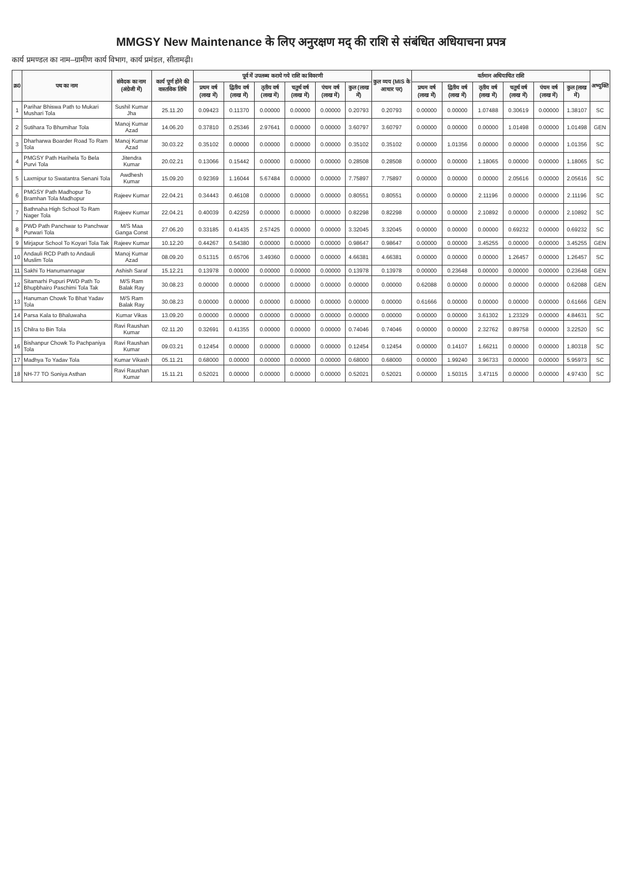MMGSY New Maintenance के लिए अनुरक्षण मद् की राशि से संबंधित अधियाचना प्रपत्र
कार्य प्रमण्डल का नाम–ग्रामीण कार्य विभाग, कार्य प्रमंडल, सीतामढ़ी।
| क्र0 | पथ का नाम | संवेदक का नाम (अंग्रेजी में) | कार्य पूर्ण होने की वास्तविक तिथि | पूर्व में उपलब्ध कराये गये राशि का विवरणी | | | | | | कुल व्यय (MIS के आधार पर) | वर्तमान अधियाचित राशि | | | | | | अभ्युक्ति |
| --- | --- | --- | --- | --- | --- | --- | --- | --- | --- | --- | --- | --- | --- | --- | --- | --- | --- |
| | | | | प्रथम वर्ष (लाख में) | द्वितीय वर्ष (लाख में) | तृतीय वर्ष (लाख में) | चतुर्थ वर्ष (लाख में) | पंचम वर्ष (लाख में) | कुल (लाख में) | | प्रथम वर्ष (लाख में) | द्वितीय वर्ष (लाख में) | तृतीय वर्ष (लाख में) | चतुर्थ वर्ष (लाख में) | पंचम वर्ष (लाख में) | कुल (लाख में) | |
| 1 | Parihar Bhiswa Path to Mukari Mushari Tola | Sushil Kumar Jha | 25.11.20 | 0.09423 | 0.11370 | 0.00000 | 0.00000 | 0.00000 | 0.20793 | 0.20793 | 0.00000 | 0.00000 | 1.07488 | 0.30619 | 0.00000 | 1.38107 | SC |
| 2 | Sutihara To Bhumihar Tola | Manoj Kumar Azad | 14.06.20 | 0.37810 | 0.25346 | 2.97641 | 0.00000 | 0.00000 | 3.60797 | 3.60797 | 0.00000 | 0.00000 | 0.00000 | 1.01498 | 0.00000 | 1.01498 | GEN |
| 3 | Dharharwa Boarder Road To Ram Tola | Manoj Kumar Azad | 30.03.22 | 0.35102 | 0.00000 | 0.00000 | 0.00000 | 0.00000 | 0.35102 | 0.35102 | 0.00000 | 1.01356 | 0.00000 | 0.00000 | 0.00000 | 1.01356 | SC |
| 4 | PMGSY Path Harihela To Bela Purvi Tola | Jitendra Kumar | 20.02.21 | 0.13066 | 0.15442 | 0.00000 | 0.00000 | 0.00000 | 0.28508 | 0.28508 | 0.00000 | 0.00000 | 1.18065 | 0.00000 | 0.00000 | 1.18065 | SC |
| 5 | Laxmipur to Swatantra Senani Tola | Awdhesh Kumar | 15.09.20 | 0.92369 | 1.16044 | 5.67484 | 0.00000 | 0.00000 | 7.75897 | 7.75897 | 0.00000 | 0.00000 | 0.00000 | 2.05616 | 0.00000 | 2.05616 | SC |
| 6 | PMGSY Path Madhopur To Bramhan Tola Madhopur | Rajeev Kumar | 22.04.21 | 0.34443 | 0.46108 | 0.00000 | 0.00000 | 0.00000 | 0.80551 | 0.80551 | 0.00000 | 0.00000 | 2.11196 | 0.00000 | 0.00000 | 2.11196 | SC |
| 7 | Bathnaha High School To Ram Nager Tola | Rajeev Kumar | 22.04.21 | 0.40039 | 0.42259 | 0.00000 | 0.00000 | 0.00000 | 0.82298 | 0.82298 | 0.00000 | 0.00000 | 2.10892 | 0.00000 | 0.00000 | 2.10892 | SC |
| 8 | PWD Path Panchwar to Panchwar Purwari Tola | M/S Maa Ganga Const | 27.06.20 | 0.33185 | 0.41435 | 2.57425 | 0.00000 | 0.00000 | 3.32045 | 3.32045 | 0.00000 | 0.00000 | 0.00000 | 0.69232 | 0.00000 | 0.69232 | SC |
| 9 | Mirjapur School To Koyari Tola Tak | Rajeev Kumar | 10.12.20 | 0.44267 | 0.54380 | 0.00000 | 0.00000 | 0.00000 | 0.98647 | 0.98647 | 0.00000 | 0.00000 | 3.45255 | 0.00000 | 0.00000 | 3.45255 | GEN |
| 10 | Andauli RCD Path to Andauli Muslim Tola | Manoj Kumar Azad | 08.09.20 | 0.51315 | 0.65706 | 3.49360 | 0.00000 | 0.00000 | 4.66381 | 4.66381 | 0.00000 | 0.00000 | 0.00000 | 1.26457 | 0.00000 | 1.26457 | SC |
| 11 | Sakhi To Hanumannagar | Ashish Saraf | 15.12.21 | 0.13978 | 0.00000 | 0.00000 | 0.00000 | 0.00000 | 0.13978 | 0.13978 | 0.00000 | 0.23648 | 0.00000 | 0.00000 | 0.00000 | 0.23648 | GEN |
| 12 | Sitamarhi Pupuri PWD Path To Bhupbhairo Paschimi Tola Tak | M/S Ram Balak Ray | 30.08.23 | 0.00000 | 0.00000 | 0.00000 | 0.00000 | 0.00000 | 0.00000 | 0.00000 | 0.62088 | 0.00000 | 0.00000 | 0.00000 | 0.00000 | 0.62088 | GEN |
| 13 | Hanuman Chowk To Bhat Yadav Tola | M/S Ram Balak Ray | 30.08.23 | 0.00000 | 0.00000 | 0.00000 | 0.00000 | 0.00000 | 0.00000 | 0.00000 | 0.61666 | 0.00000 | 0.00000 | 0.00000 | 0.00000 | 0.61666 | GEN |
| 14 | Parsa Kala to Bhaluwaha | Kumar Vikas | 13.09.20 | 0.00000 | 0.00000 | 0.00000 | 0.00000 | 0.00000 | 0.00000 | 0.00000 | 0.00000 | 0.00000 | 3.61302 | 1.23329 | 0.00000 | 4.84631 | SC |
| 15 | Chilra to Bin Tola | Ravi Raushan Kumar | 02.11.20 | 0.32691 | 0.41355 | 0.00000 | 0.00000 | 0.00000 | 0.74046 | 0.74046 | 0.00000 | 0.00000 | 2.32762 | 0.89758 | 0.00000 | 3.22520 | SC |
| 16 | Bishanpur Chowk To Pachpaniya Tola | Ravi Raushan Kumar | 09.03.21 | 0.12454 | 0.00000 | 0.00000 | 0.00000 | 0.00000 | 0.12454 | 0.12454 | 0.00000 | 0.14107 | 1.66211 | 0.00000 | 0.00000 | 1.80318 | SC |
| 17 | Madhya To Yadav Tola | Kumar Vikash | 05.11.21 | 0.68000 | 0.00000 | 0.00000 | 0.00000 | 0.00000 | 0.68000 | 0.68000 | 0.00000 | 1.99240 | 3.96733 | 0.00000 | 0.00000 | 5.95973 | SC |
| 18 | NH-77 TO Soniya Asthan | Ravi Raushan Kumar | 15.11.21 | 0.52021 | 0.00000 | 0.00000 | 0.00000 | 0.00000 | 0.52021 | 0.52021 | 0.00000 | 1.50315 | 3.47115 | 0.00000 | 0.00000 | 4.97430 | SC |